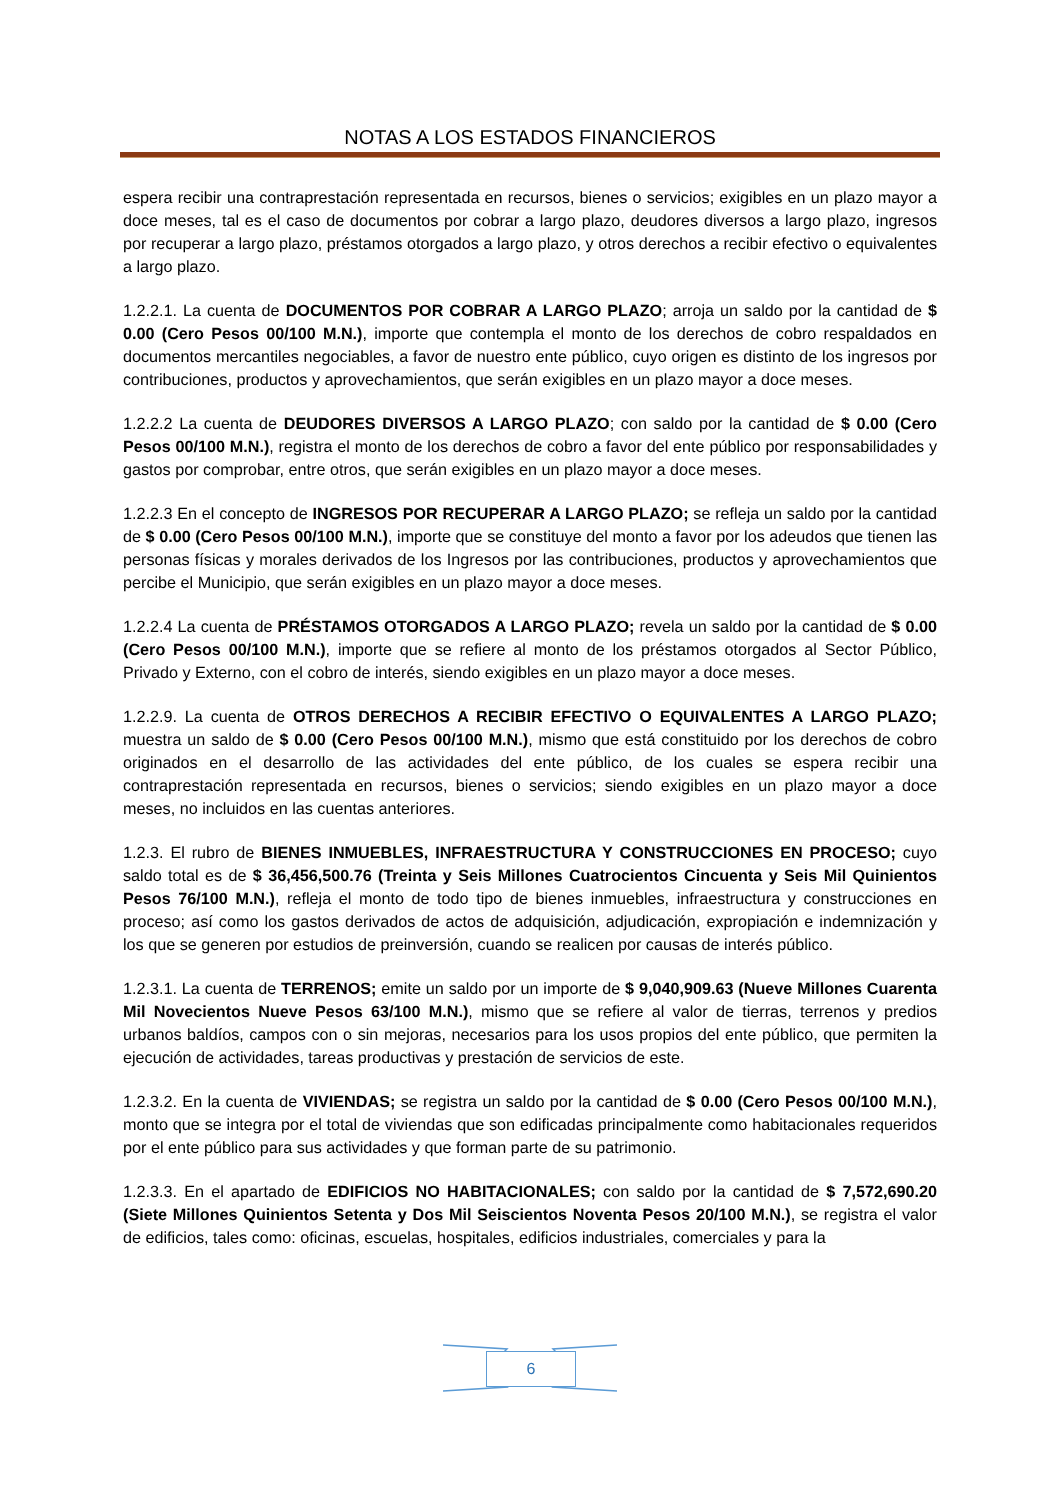NOTAS A LOS ESTADOS FINANCIEROS
espera recibir una contraprestación representada en recursos, bienes o servicios; exigibles en un plazo mayor a doce meses, tal es el caso de documentos por cobrar a largo plazo, deudores diversos a largo plazo, ingresos por recuperar a largo plazo, préstamos otorgados a largo plazo, y otros derechos a recibir efectivo o equivalentes a largo plazo.
1.2.2.1. La cuenta de DOCUMENTOS POR COBRAR A LARGO PLAZO; arroja un saldo por la cantidad de $ 0.00 (Cero Pesos 00/100 M.N.), importe que contempla el monto de los derechos de cobro respaldados en documentos mercantiles negociables, a favor de nuestro ente público, cuyo origen es distinto de los ingresos por contribuciones, productos y aprovechamientos, que serán exigibles en un plazo mayor a doce meses.
1.2.2.2 La cuenta de DEUDORES DIVERSOS A LARGO PLAZO; con saldo por la cantidad de $ 0.00 (Cero Pesos 00/100 M.N.), registra el monto de los derechos de cobro a favor del ente público por responsabilidades y gastos por comprobar, entre otros, que serán exigibles en un plazo mayor a doce meses.
1.2.2.3 En el concepto de INGRESOS POR RECUPERAR A LARGO PLAZO; se refleja un saldo por la cantidad de $ 0.00 (Cero Pesos 00/100 M.N.), importe que se constituye del monto a favor por los adeudos que tienen las personas físicas y morales derivados de los Ingresos por las contribuciones, productos y aprovechamientos que percibe el Municipio, que serán exigibles en un plazo mayor a doce meses.
1.2.2.4 La cuenta de PRÉSTAMOS OTORGADOS A LARGO PLAZO; revela un saldo por la cantidad de $ 0.00 (Cero Pesos 00/100 M.N.), importe que se refiere al monto de los préstamos otorgados al Sector Público, Privado y Externo, con el cobro de interés, siendo exigibles en un plazo mayor a doce meses.
1.2.2.9. La cuenta de OTROS DERECHOS A RECIBIR EFECTIVO O EQUIVALENTES A LARGO PLAZO; muestra un saldo de $ 0.00 (Cero Pesos 00/100 M.N.), mismo que está constituido por los derechos de cobro originados en el desarrollo de las actividades del ente público, de los cuales se espera recibir una contraprestación representada en recursos, bienes o servicios; siendo exigibles en un plazo mayor a doce meses, no incluidos en las cuentas anteriores.
1.2.3. El rubro de BIENES INMUEBLES, INFRAESTRUCTURA Y CONSTRUCCIONES EN PROCESO; cuyo saldo total es de $ 36,456,500.76 (Treinta y Seis Millones Cuatrocientos Cincuenta y Seis Mil Quinientos Pesos 76/100 M.N.), refleja el monto de todo tipo de bienes inmuebles, infraestructura y construcciones en proceso; así como los gastos derivados de actos de adquisición, adjudicación, expropiación e indemnización y los que se generen por estudios de preinversión, cuando se realicen por causas de interés público.
1.2.3.1. La cuenta de TERRENOS; emite un saldo por un importe de $ 9,040,909.63 (Nueve Millones Cuarenta Mil Novecientos Nueve Pesos 63/100 M.N.), mismo que se refiere al valor de tierras, terrenos y predios urbanos baldíos, campos con o sin mejoras, necesarios para los usos propios del ente público, que permiten la ejecución de actividades, tareas productivas y prestación de servicios de este.
1.2.3.2. En la cuenta de VIVIENDAS; se registra un saldo por la cantidad de $ 0.00 (Cero Pesos 00/100 M.N.), monto que se integra por el total de viviendas que son edificadas principalmente como habitacionales requeridos por el ente público para sus actividades y que forman parte de su patrimonio.
1.2.3.3. En el apartado de EDIFICIOS NO HABITACIONALES; con saldo por la cantidad de $ 7,572,690.20 (Siete Millones Quinientos Setenta y Dos Mil Seiscientos Noventa Pesos 20/100 M.N.), se registra el valor de edificios, tales como: oficinas, escuelas, hospitales, edificios industriales, comerciales y para la
6